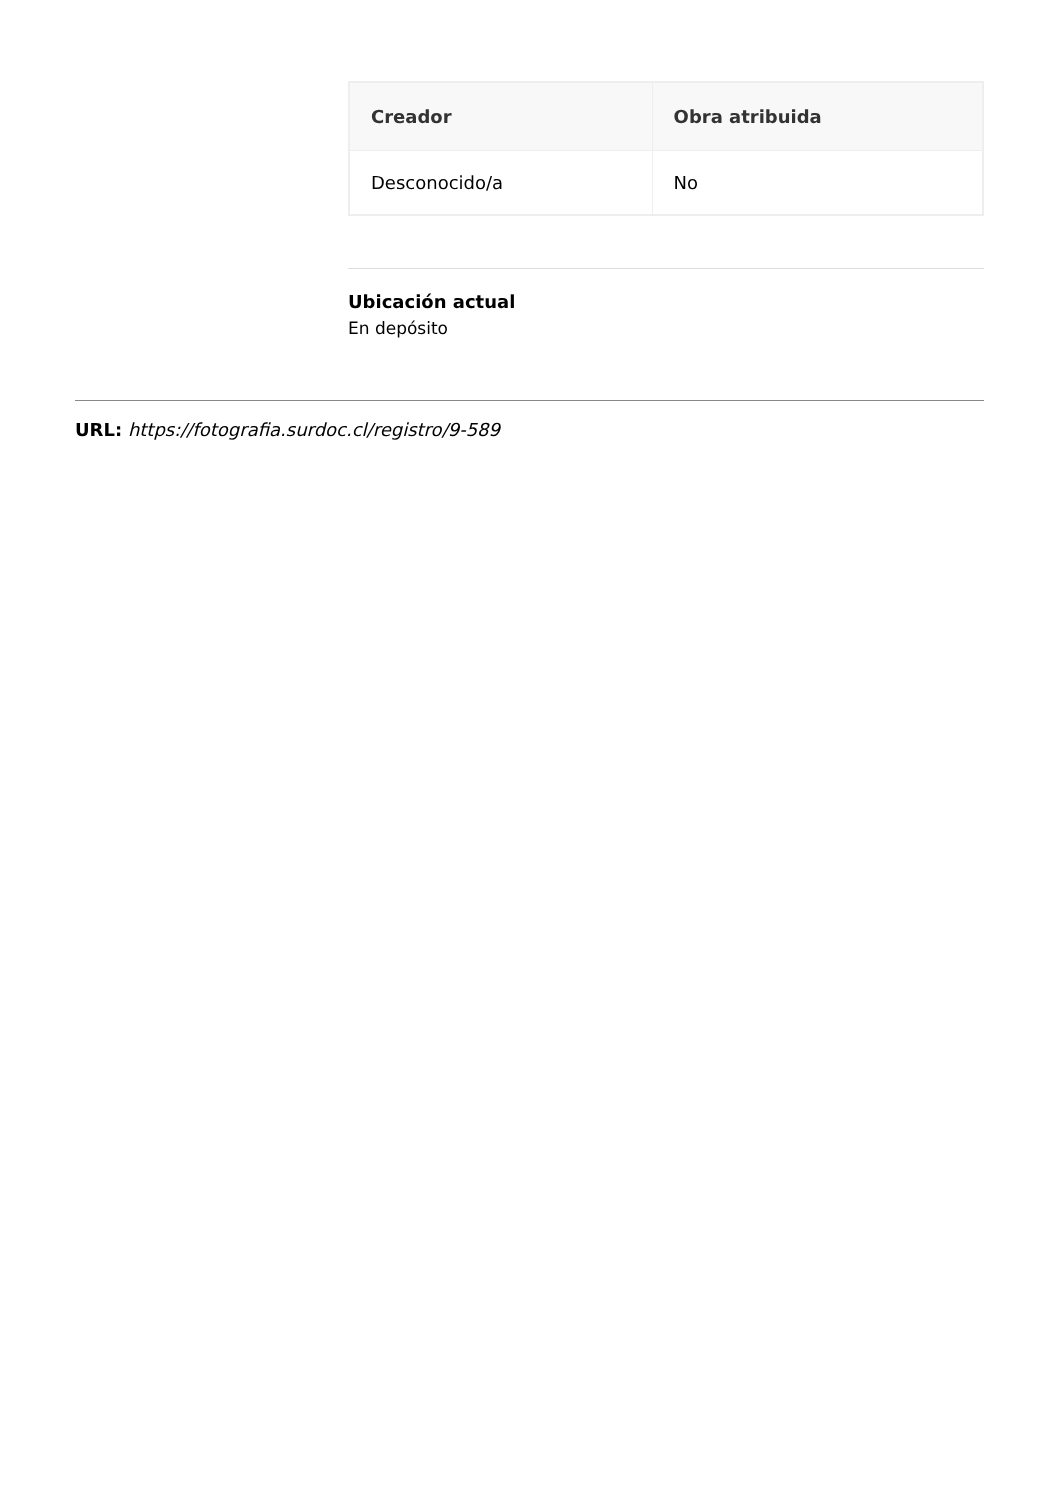| Creador | Obra atribuida |
| --- | --- |
| Desconocido/a | No |
Ubicación actual
En depósito
URL: https://fotografia.surdoc.cl/registro/9-589